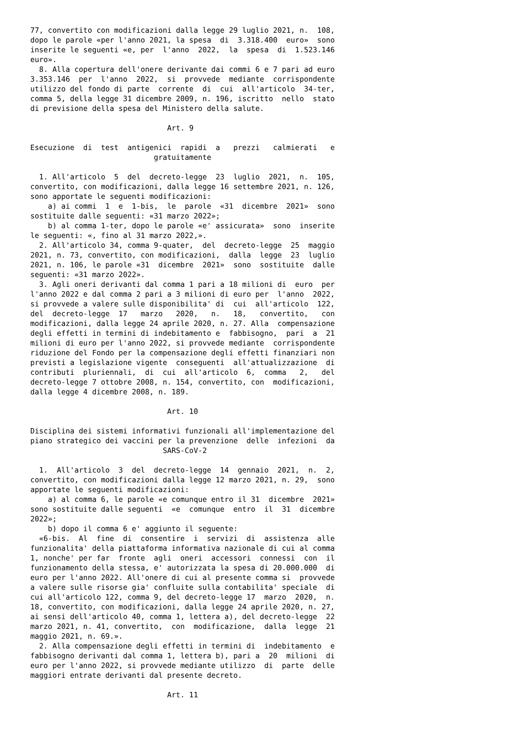77, convertito con modificazioni dalla legge 29 luglio 2021, n.  108,
dopo le parole «per l'anno 2021, la spesa  di  3.318.400  euro»  sono
inserite le seguenti «e, per  l'anno  2022,  la  spesa  di  1.523.146
euro».
  8. Alla copertura dell'onere derivante dai commi 6 e 7 pari ad euro
3.353.146  per  l'anno  2022,  si  provvede  mediante  corrispondente
utilizzo del fondo di parte  corrente  di  cui  all'articolo  34-ter,
comma 5, della legge 31 dicembre 2009, n. 196, iscritto  nello  stato
di previsione della spesa del Ministero della salute.

                               Art. 9

Esecuzione  di  test  antigenici  rapidi  a   prezzi   calmierati   e
                            gratuitamente

  1. All'articolo  5  del  decreto-legge  23  luglio  2021,  n.  105,
convertito, con modificazioni, dalla legge 16 settembre 2021, n. 126,
sono apportate le seguenti modificazioni:
    a) ai commi  1  e  1-bis,  le  parole  «31  dicembre  2021»  sono
sostituite dalle seguenti: «31 marzo 2022»;
    b) al comma 1-ter, dopo le parole «e' assicurata»  sono  inserite
le seguenti: «, fino al 31 marzo 2022,».
  2. All'articolo 34, comma 9-quater,  del  decreto-legge  25  maggio
2021, n. 73, convertito, con modificazioni,  dalla  legge  23  luglio
2021, n. 106, le parole «31  dicembre  2021»  sono  sostituite  dalle
seguenti: «31 marzo 2022».
  3. Agli oneri derivanti dal comma 1 pari a 18 milioni di  euro  per
l'anno 2022 e dal comma 2 pari a 3 milioni di euro per  l'anno  2022,
si provvede a valere sulle disponibilita' di  cui  all'articolo  122,
del  decreto-legge  17   marzo   2020,   n.   18,   convertito,   con
modificazioni, dalla legge 24 aprile 2020, n. 27. Alla  compensazione
degli effetti in termini di indebitamento e  fabbisogno,  pari  a  21
milioni di euro per l'anno 2022, si provvede mediante  corrispondente
riduzione del Fondo per la compensazione degli effetti finanziari non
previsti a legislazione vigente  conseguenti  all'attualizzazione  di
contributi  pluriennali,  di  cui  all'articolo  6,  comma   2,   del
decreto-legge 7 ottobre 2008, n. 154, convertito, con  modificazioni,
dalla legge 4 dicembre 2008, n. 189.

                               Art. 10

Disciplina dei sistemi informativi funzionali all'implementazione del
piano strategico dei vaccini per la prevenzione  delle  infezioni  da
                              SARS-CoV-2

  1.  All'articolo  3  del  decreto-legge  14  gennaio  2021,  n.  2,
convertito, con modificazioni dalla legge 12 marzo 2021, n. 29,  sono
apportate le seguenti modificazioni:
    a) al comma 6, le parole «e comunque entro il 31  dicembre  2021»
sono sostituite dalle seguenti  «e  comunque  entro  il  31  dicembre
2022»;
    b) dopo il comma 6 e' aggiunto il seguente:
  «6-bis.  Al  fine  di  consentire  i  servizi  di  assistenza  alle
funzionalita' della piattaforma informativa nazionale di cui al comma
1, nonche' per far  fronte  agli  oneri  accessori  connessi  con  il
funzionamento della stessa, e' autorizzata la spesa di 20.000.000  di
euro per l'anno 2022. All'onere di cui al presente comma si  provvede
a valere sulle risorse gia' confluite sulla contabilita' speciale  di
cui all'articolo 122, comma 9, del decreto-legge 17  marzo  2020,  n.
18, convertito, con modificazioni, dalla legge 24 aprile 2020, n. 27,
ai sensi dell'articolo 40, comma 1, lettera a), del decreto-legge  22
marzo 2021, n. 41, convertito,  con  modificazione,  dalla  legge  21
maggio 2021, n. 69.».
  2. Alla compensazione degli effetti in termini di  indebitamento  e
fabbisogno derivanti dal comma 1, lettera b), pari a  20  milioni  di
euro per l'anno 2022, si provvede mediante utilizzo  di  parte  delle
maggiori entrate derivanti dal presente decreto.

                               Art. 11